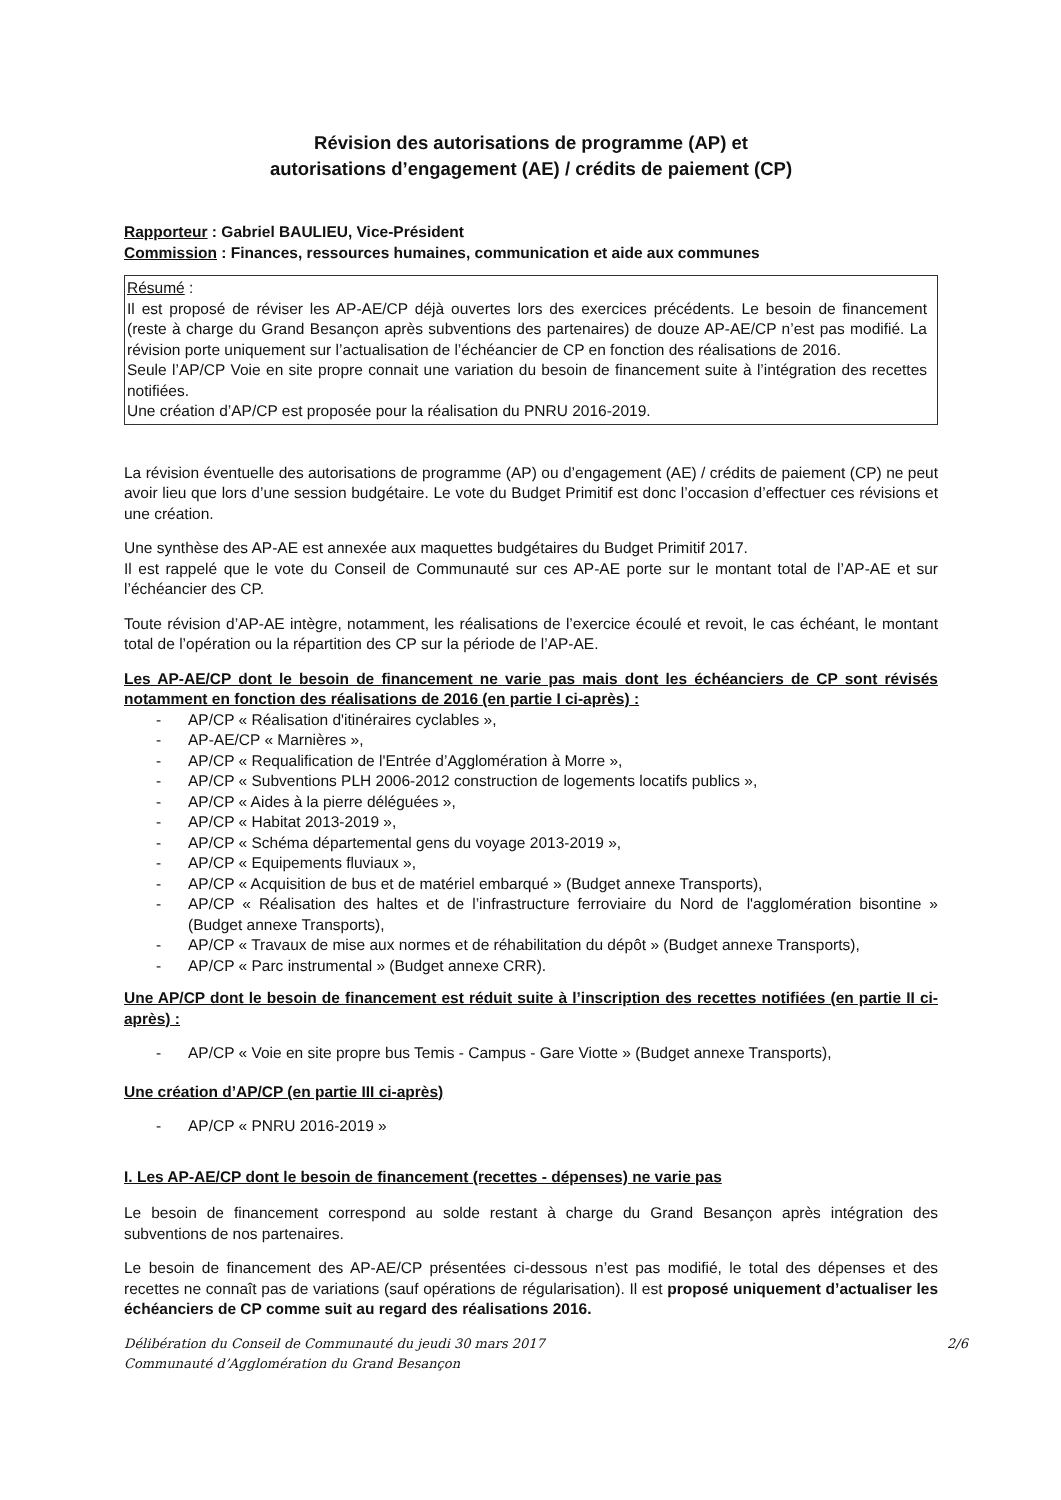Révision des autorisations de programme (AP) et
autorisations d’engagement (AE) / crédits de paiement (CP)
Rapporteur : Gabriel BAULIEU, Vice-Président
Commission : Finances, ressources humaines, communication et aide aux communes
Résumé :
Il est proposé de réviser les AP-AE/CP déjà ouvertes lors des exercices précédents. Le besoin de financement (reste à charge du Grand Besançon après subventions des partenaires) de douze AP-AE/CP n’est pas modifié. La révision porte uniquement sur l’actualisation de l’échéancier de CP en fonction des réalisations de 2016.
Seule l’AP/CP Voie en site propre connait une variation du besoin de financement suite à l’intégration des recettes notifiées.
Une création d’AP/CP est proposée pour la réalisation du PNRU 2016-2019.
La révision éventuelle des autorisations de programme (AP) ou d’engagement (AE) / crédits de paiement (CP) ne peut avoir lieu que lors d’une session budgétaire. Le vote du Budget Primitif est donc l’occasion d’effectuer ces révisions et une création.
Une synthèse des AP-AE est annexée aux maquettes budgétaires du Budget Primitif 2017.
Il est rappelé que le vote du Conseil de Communauté sur ces AP-AE porte sur le montant total de l’AP-AE et sur l’échéancier des CP.
Toute révision d’AP-AE intègre, notamment, les réalisations de l’exercice écoulé et revoit, le cas échéant, le montant total de l’opération ou la répartition des CP sur la période de l’AP-AE.
Les AP-AE/CP dont le besoin de financement ne varie pas mais dont les échéanciers de CP sont révisés notamment en fonction des réalisations de 2016 (en partie I ci-après) :
- AP/CP « Réalisation d'itinéraires cyclables »,
- AP-AE/CP « Marnières »,
- AP/CP « Requalification de l'Entrée d’Agglomération à Morre »,
- AP/CP « Subventions PLH 2006-2012 construction de logements locatifs publics »,
- AP/CP « Aides à la pierre déléguées »,
- AP/CP « Habitat 2013-2019 »,
- AP/CP « Schéma départemental gens du voyage 2013-2019 »,
- AP/CP « Equipements fluviaux »,
- AP/CP « Acquisition de bus et de matériel embarqué » (Budget annexe Transports),
- AP/CP « Réalisation des haltes et de l’infrastructure ferroviaire du Nord de l'agglomération bisontine » (Budget annexe Transports),
- AP/CP « Travaux de mise aux normes et de réhabilitation du dépôt » (Budget annexe Transports),
- AP/CP « Parc instrumental » (Budget annexe CRR).
Une AP/CP dont le besoin de financement est réduit suite à l’inscription des recettes notifiées (en partie II ci-après) :
- AP/CP « Voie en site propre bus Temis - Campus - Gare Viotte » (Budget annexe Transports),
Une création d’AP/CP (en partie III ci-après)
- AP/CP « PNRU 2016-2019 »
I. Les AP-AE/CP dont le besoin de financement (recettes - dépenses) ne varie pas
Le besoin de financement correspond au solde restant à charge du Grand Besançon après intégration des subventions de nos partenaires.
Le besoin de financement des AP-AE/CP présentées ci-dessous n’est pas modifié, le total des dépenses et des recettes ne connaît pas de variations (sauf opérations de régularisation). Il est proposé uniquement d’actualiser les échéanciers de CP comme suit au regard des réalisations 2016.
Délibération du Conseil de Communauté du jeudi 30 mars 2017
Communauté d’Agglomération du Grand Besançon
2/6